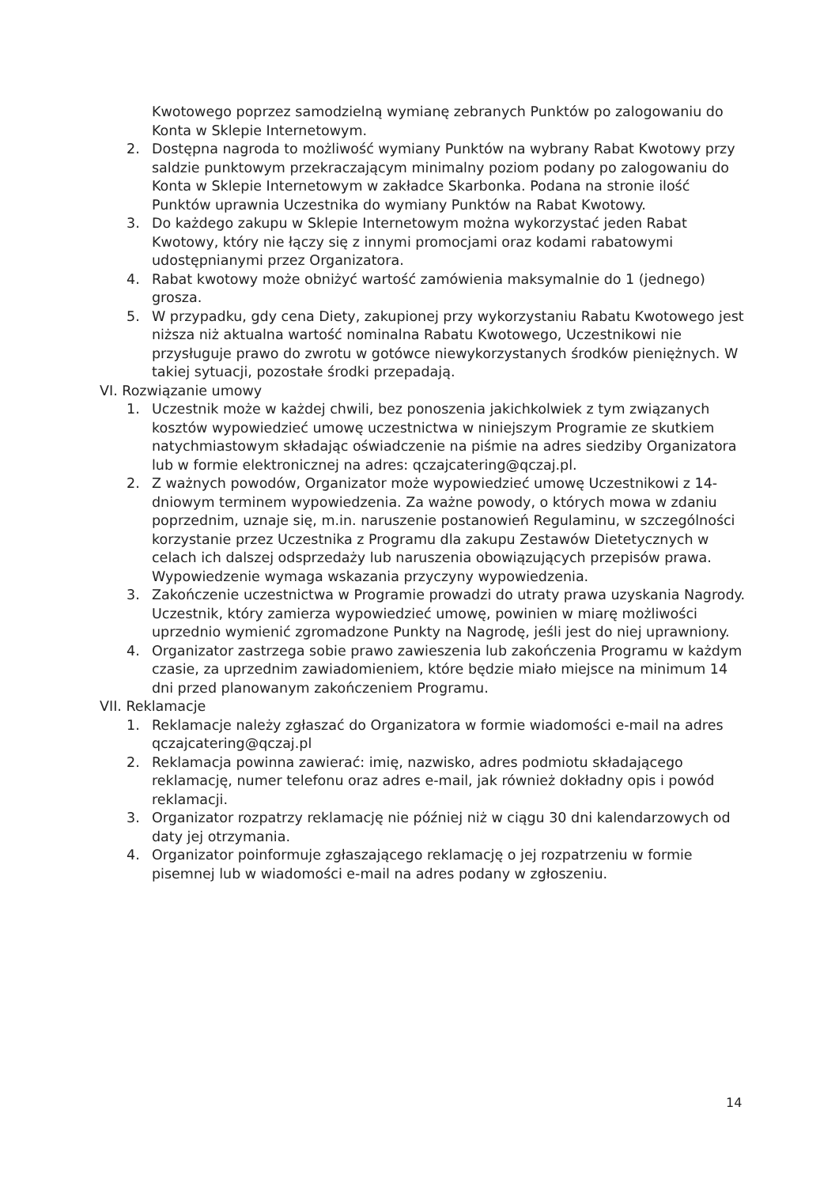Kwotowego poprzez samodzielną wymianę zebranych Punktów po zalogowaniu do Konta w Sklepie Internetowym.
2. Dostępna nagroda to możliwość wymiany Punktów na wybrany Rabat Kwotowy przy saldzie punktowym przekraczającym minimalny poziom podany po zalogowaniu do Konta w Sklepie Internetowym w zakładce Skarbonka. Podana na stronie ilość Punktów uprawnia Uczestnika do wymiany Punktów na Rabat Kwotowy.
3. Do każdego zakupu w Sklepie Internetowym można wykorzystać jeden Rabat Kwotowy, który nie łączy się z innymi promocjami oraz kodami rabatowymi udostępnianymi przez Organizatora.
4. Rabat kwotowy może obniżyć wartość zamówienia maksymalnie do 1 (jednego) grosza.
5. W przypadku, gdy cena Diety, zakupionej przy wykorzystaniu Rabatu Kwotowego jest niższa niż aktualna wartość nominalna Rabatu Kwotowego, Uczestnikowi nie przysługuje prawo do zwrotu w gotówce niewykorzystanych środków pieniężnych. W takiej sytuacji, pozostałe środki przepadają.
VI. Rozwiązanie umowy
1. Uczestnik może w każdej chwili, bez ponoszenia jakichkolwiek z tym związanych kosztów wypowiedzieć umowę uczestnictwa w niniejszym Programie ze skutkiem natychmiastowym składając oświadczenie na piśmie na adres siedziby Organizatora lub w formie elektronicznej na adres: qczajcatering@qczaj.pl.
2. Z ważnych powodów, Organizator może wypowiedzieć umowę Uczestnikowi z 14-dniowym terminem wypowiedzenia. Za ważne powody, o których mowa w zdaniu poprzednim, uznaje się, m.in. naruszenie postanowień Regulaminu, w szczególności korzystanie przez Uczestnika z Programu dla zakupu Zestawów Dietetycznych w celach ich dalszej odsprzedaży lub naruszenia obowiązujących przepisów prawa. Wypowiedzenie wymaga wskazania przyczyny wypowiedzenia.
3. Zakończenie uczestnictwa w Programie prowadzi do utraty prawa uzyskania Nagrody. Uczestnik, który zamierza wypowiedzieć umowę, powinien w miarę możliwości uprzednio wymienić zgromadzone Punkty na Nagrodę, jeśli jest do niej uprawniony.
4. Organizator zastrzega sobie prawo zawieszenia lub zakończenia Programu w każdym czasie, za uprzednim zawiadomieniem, które będzie miało miejsce na minimum 14 dni przed planowanym zakończeniem Programu.
VII. Reklamacje
1. Reklamacje należy zgłaszać do Organizatora w formie wiadomości e-mail na adres qczajcatering@qczaj.pl
2. Reklamacja powinna zawierać: imię, nazwisko, adres podmiotu składającego reklamację, numer telefonu oraz adres e-mail, jak również dokładny opis i powód reklamacji.
3. Organizator rozpatrzy reklamację nie później niż w ciągu 30 dni kalendarzowych od daty jej otrzymania.
4. Organizator poinformuje zgłaszającego reklamację o jej rozpatrzeniu w formie pisemnej lub w wiadomości e-mail na adres podany w zgłoszeniu.
14